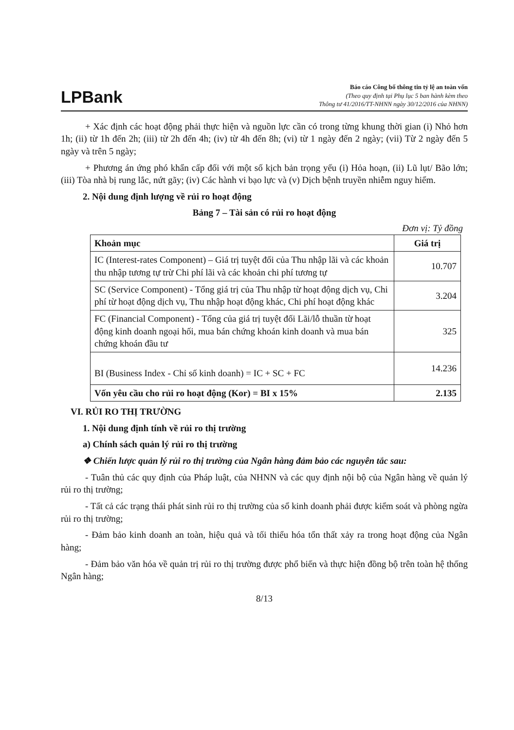LPBank
Báo cáo Công bố thông tin tỷ lệ an toàn vốn
(Theo quy định tại Phụ lục 5 ban hành kèm theo
Thông tư 41/2016/TT-NHNN ngày 30/12/2016 của NHNN)
+ Xác định các hoạt động phải thực hiện và nguồn lực cần có trong từng khung thời gian (i) Nhỏ hơn 1h; (ii) từ 1h đến 2h; (iii) từ 2h đến 4h; (iv) từ 4h đến 8h; (vi) từ 1 ngày đến 2 ngày; (vii) Từ 2 ngày đến 5 ngày và trên 5 ngày;
+ Phương án ứng phó khẩn cấp đối với một số kịch bản trọng yếu (i) Hỏa hoạn, (ii) Lũ lụt/ Bão lớn; (iii) Tòa nhà bị rung lắc, nứt gãy; (iv) Các hành vi bạo lực và (v) Dịch bệnh truyền nhiễm nguy hiểm.
2. Nội dung định lượng về rủi ro hoạt động
Bảng 7 – Tài sản có rủi ro hoạt động
Đơn vị: Tỷ đồng
| Khoản mục | Giá trị |
| --- | --- |
| IC (Interest-rates Component) – Giá trị tuyệt đối của Thu nhập lãi và các khoản thu nhập tương tự trừ Chi phí lãi và các khoản chi phí tương tự | 10.707 |
| SC (Service Component) - Tổng giá trị của Thu nhập từ hoạt động dịch vụ, Chi phí từ hoạt động dịch vụ, Thu nhập hoạt động khác, Chi phí hoạt động khác | 3.204 |
| FC (Financial Component) - Tổng của giá trị tuyệt đối Lãi/lỗ thuần từ hoạt động kinh doanh ngoại hối, mua bán chứng khoán kinh doanh và mua bán chứng khoán đầu tư | 325 |
| BI (Business Index - Chỉ số kinh doanh) = IC + SC + FC | 14.236 |
| Vốn yêu cầu cho rủi ro hoạt động (Kor) = BI x 15% | 2.135 |
VI. RỦI RO THỊ TRƯỜNG
1. Nội dung định tính về rủi ro thị trường
a) Chính sách quản lý rủi ro thị trường
❖ Chiến lược quản lý rủi ro thị trường của Ngân hàng đảm bảo các nguyên tắc sau:
- Tuân thủ các quy định của Pháp luật, của NHNN và các quy định nội bộ của Ngân hàng về quản lý rủi ro thị trường;
- Tất cả các trạng thái phát sinh rủi ro thị trường của sổ kinh doanh phải được kiểm soát và phòng ngừa rủi ro thị trường;
- Đảm bảo kinh doanh an toàn, hiệu quả và tối thiểu hóa tổn thất xảy ra trong hoạt động của Ngân hàng;
- Đảm bảo văn hóa về quản trị rủi ro thị trường được phổ biến và thực hiện đồng bộ trên toàn hệ thống Ngân hàng;
8/13